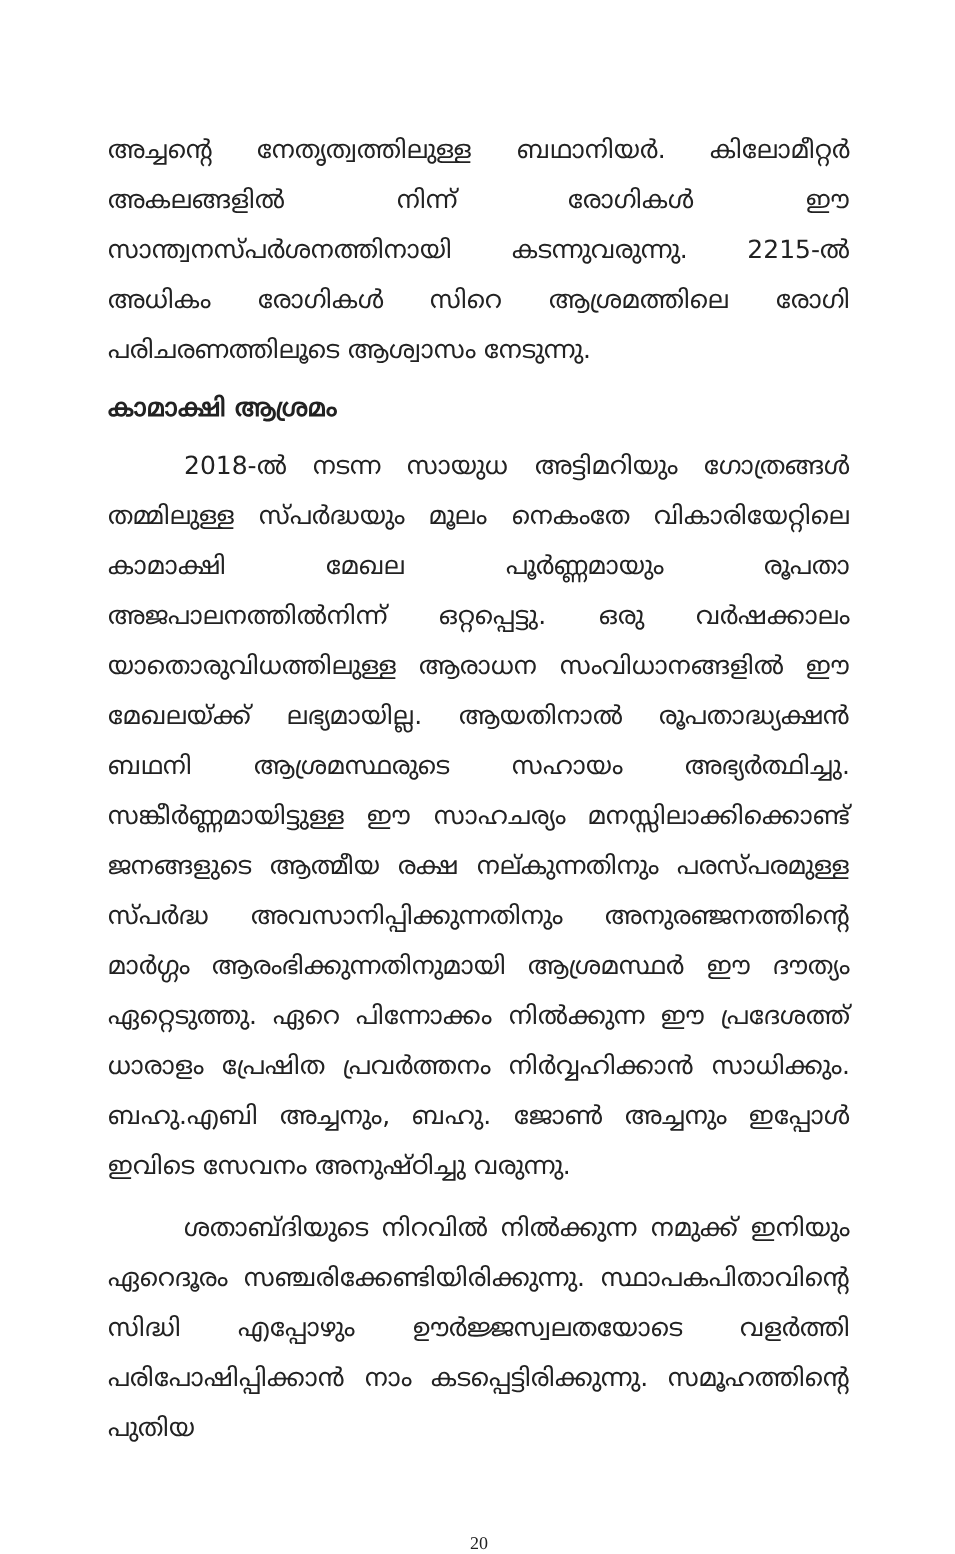അച്ചന്റെ നേതൃത്വത്തിലുള്ള ബഥാനിയർ. കിലോമീറ്റർ അകലങ്ങളിൽ നിന്ന് രോഗികൾ ഈ സാന്ത്വനസ്പർശനത്തിനായി കടന്നുവരുന്നു. 2215-ൽ അധികം രോഗികൾ സിറെ ആശ്രമത്തിലെ രോഗി പരിചരണത്തിലൂടെ ആശ്വാസം നേടുന്നു.
കാമാക്ഷി ആശ്രമം
2018-ൽ നടന്ന സായുധ അട്ടിമറിയും ഗോത്രങ്ങൾ തമ്മിലുള്ള സ്പർദ്ധയും മൂലം നെകംതേ വികാരിയേറ്റിലെ കാമാക്ഷി മേഖല പൂർണ്ണമായും രൂപതാ അജപാലനത്തിൽനിന്ന് ഒറ്റപ്പെട്ടു. ഒരു വർഷക്കാലം യാതൊരുവിധത്തിലുള്ള ആരാധന സംവിധാനങ്ങളിൽ ഈ മേഖലയ്ക്ക് ലഭ്യമായില്ല. ആയതിനാൽ രൂപതാദ്ധ്യക്ഷൻ ബഥനി ആശ്രമസ്ഥരുടെ സഹായം അഭ്യർത്ഥിച്ചു. സങ്കീർണ്ണമായിട്ടുള്ള ഈ സാഹചര്യം മനസ്സിലാക്കിക്കൊണ്ട് ജനങ്ങളുടെ ആത്മീയ രക്ഷ നല്കുന്നതിനും പരസ്പരമുള്ള സ്പർദ്ധ അവസാനിപ്പിക്കുന്നതിനും അനുരഞ്ജനത്തിന്റെ മാർഗ്ഗം ആരംഭിക്കുന്നതിനുമായി ആശ്രമസ്ഥർ ഈ ദൗത്യം ഏറ്റെടുത്തു. ഏറെ പിന്നോക്കം നിൽക്കുന്ന ഈ പ്രദേശത്ത് ധാരാളം പ്രേഷിത പ്രവർത്തനം നിർവ്വഹിക്കാൻ സാധിക്കും. ബഹു.എബി അച്ചനും, ബഹു. ജോൺ അച്ചനും ഇപ്പോൾ ഇവിടെ സേവനം അനുഷ്ഠിച്ചു വരുന്നു.
ശതാബ്ദിയുടെ നിറവിൽ നിൽക്കുന്ന നമുക്ക് ഇനിയും ഏറെദൂരം സഞ്ചരിക്കേണ്ടിയിരിക്കുന്നു. സ്ഥാപകപിതാവിന്റെ സിദ്ധി എപ്പോഴും ഊർജ്ജസ്വലതയോടെ വളർത്തി പരിപോഷിപ്പിക്കാൻ നാം കടപ്പെട്ടിരിക്കുന്നു. സമൂഹത്തിന്റെ പുതിയ
20